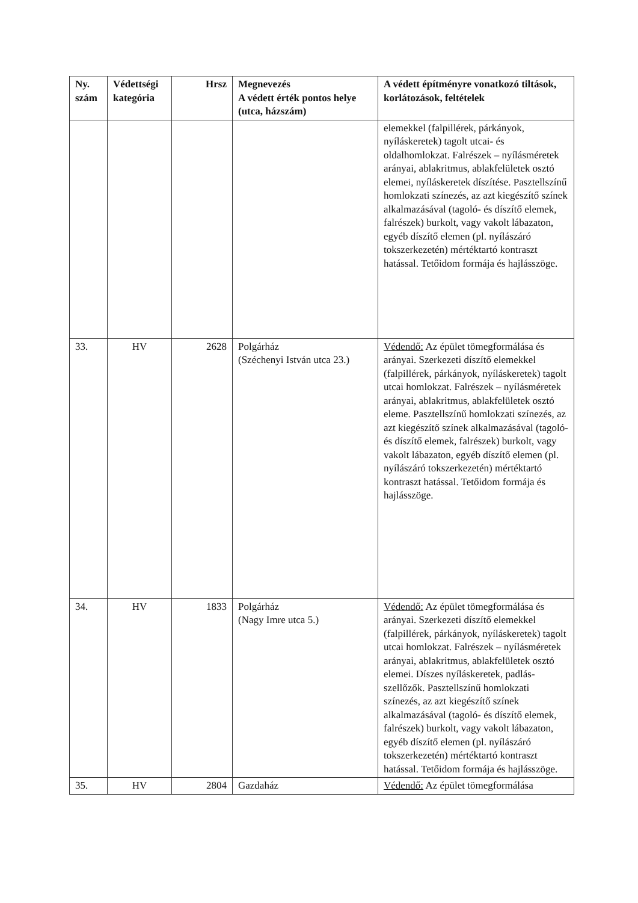| Ny. szám | Védettségi kategória | Hrsz | Megnevezés A védett érték pontos helye (utca, házszám) | A védett építményre vonatkozó tiltások, korlátozások, feltételek |
| --- | --- | --- | --- | --- |
| | | | | elemekkel (falpillérek, párkányok, nyíláskeretek) tagolt utcai- és oldalhomlokzat. Falrészek – nyílásméretek arányai, ablakritmus, ablakfelületek osztó elemei, nyíláskeretek díszítése. Pasztellszínű homlokzati színezés, az azt kiegészítő színek alkalmazásával (tagoló- és díszítő elemek, falrészek) burkolt, vagy vakolt lábazaton, egyéb díszítő elemen (pl. nyílászáró tokszerkezetén) mértéktartó kontraszt hatással. Tetőidom formája és hajlásszöge. |
| 33. | HV | 2628 | Polgárház (Széchenyi István utca 23.) | Védendő: Az épület tömegformálása és arányai. Szerkezeti díszítő elemekkel (falpillérek, párkányok, nyíláskeretek) tagolt utcai homlokzat. Falrészek – nyílásméretek arányai, ablakritmus, ablakfelületek osztó eleme. Pasztellszínű homlokzati színezés, az azt kiegészítő színek alkalmazásával (tagoló- és díszítő elemek, falrészek) burkolt, vagy vakolt lábazaton, egyéb díszítő elemen (pl. nyílászáró tokszerkezetén) mértéktartó kontraszt hatással. Tetőidom formája és hajlásszöge. |
| 34. | HV | 1833 | Polgárház (Nagy Imre utca 5.) | Védendő: Az épület tömegformálása és arányai. Szerkezeti díszítő elemekkel (falpillérek, párkányok, nyíláskeretek) tagolt utcai homlokzat. Falrészek – nyílásméretek arányai, ablakritmus, ablakfelületek osztó elemei. Díszes nyíláskeretek, padlás-szellőzők. Pasztellszínű homlokzati színezés, az azt kiegészítő színek alkalmazásával (tagoló- és díszítő elemek, falrészek) burkolt, vagy vakolt lábazaton, egyéb díszítő elemen (pl. nyílászáró tokszerkezetén) mértéktartó kontraszt hatással. Tetőidom formája és hajlásszöge. |
| 35. | HV | 2804 | Gazdaház | Védendő: Az épület tömegformálása |